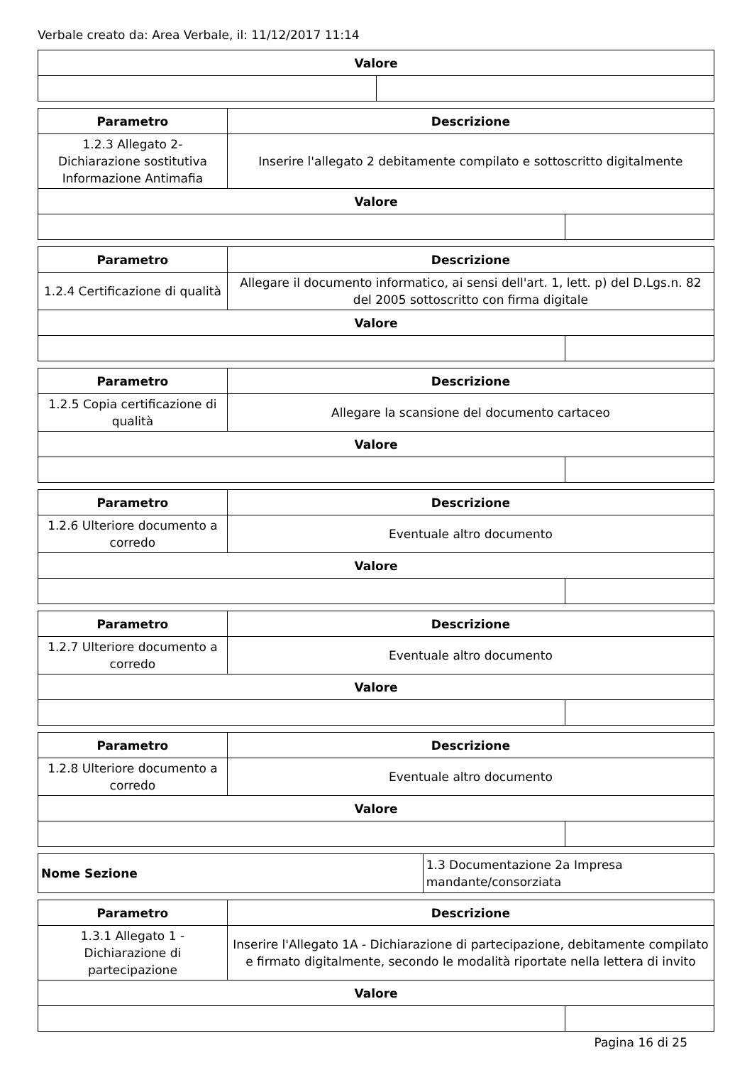Verbale creato da: Area Verbale, il: 11/12/2017 11:14
| Valore | |
| --- | --- |
| Parametro | Descrizione | |
| --- | --- | --- |
| 1.2.3 Allegato 2- Dichiarazione sostitutiva Informazione Antimafia | Inserire l'allegato 2 debitamente compilato e sottoscritto digitalmente | |
| Valore | | |
| Parametro | Descrizione | |
| --- | --- | --- |
| 1.2.4 Certificazione di qualità | Allegare il documento informatico, ai sensi dell'art. 1, lett. p) del D.Lgs.n. 82 del 2005 sottoscritto con firma digitale | |
| Valore | | |
| Parametro | Descrizione | |
| --- | --- | --- |
| 1.2.5 Copia certificazione di qualità | Allegare la scansione del documento cartaceo | |
| Valore | | |
| Parametro | Descrizione | |
| --- | --- | --- |
| 1.2.6 Ulteriore documento a corredo | Eventuale altro documento | |
| Valore | | |
| Parametro | Descrizione | |
| --- | --- | --- |
| 1.2.7 Ulteriore documento a corredo | Eventuale altro documento | |
| Valore | | |
| Parametro | Descrizione | |
| --- | --- | --- |
| 1.2.8 Ulteriore documento a corredo | Eventuale altro documento | |
| Valore | | |
| Nome Sezione | 1.3 Documentazione 2a Impresa mandante/consorziata |
| Parametro | Descrizione | |
| --- | --- | --- |
| 1.3.1 Allegato 1 - Dichiarazione di partecipazione | Inserire l'Allegato 1A - Dichiarazione di partecipazione, debitamente compilato e firmato digitalmente, secondo le modalità riportate nella lettera di invito | |
| Valore | | |
Pagina 16 di 25